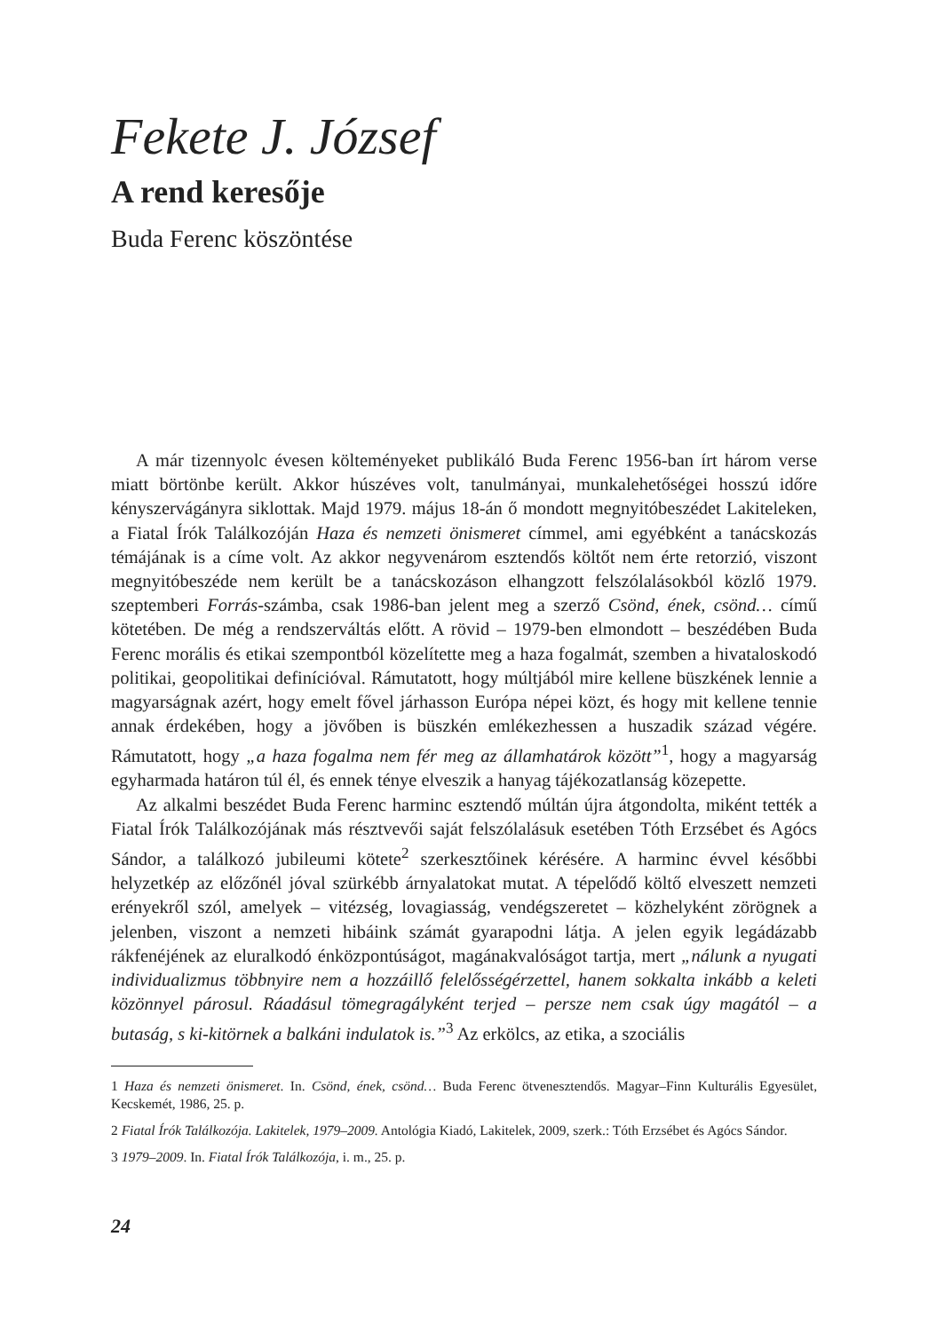Fekete J. József
A rend keresője
Buda Ferenc köszöntése
A már tizennyolc évesen költeményeket publikáló Buda Ferenc 1956-ban írt három verse miatt börtönbe került. Akkor húszéves volt, tanulmányai, munkalehetőségei hosszú időre kényszervágányra siklottak. Majd 1979. május 18-án ő mondott megnyitóbeszédet Lakiteleken, a Fiatal Írók Találkozóján Haza és nemzeti önismeret címmel, ami egyébként a tanácskozás témájának is a címe volt. Az akkor negyvenárom esztendős költőt nem érte retorzió, viszont megnyitóbeszéde nem került be a tanácskozáson elhangzott felszólalásokból közlő 1979. szeptemberi Forrás-számba, csak 1986-ban jelent meg a szerző Csönd, ének, csönd… című kötetében. De még a rendszerváltás előtt. A rövid – 1979-ben elmondott – beszédében Buda Ferenc morális és etikai szempontból közelítette meg a haza fogalmát, szemben a hivataloskodó politikai, geopolitikai definícióval. Rámutatott, hogy múltjából mire kellene büszkének lennie a magyarságnak azért, hogy emelt fővel járhasson Európa népei közt, és hogy mit kellene tennie annak érdekében, hogy a jövőben is büszkén emlékezhessen a huszadik század végére. Rámutatott, hogy „a haza fogalma nem fér meg az államhatárok között”<sup>1</sup>, hogy a magyarság egyharmada határon túl él, és ennek ténye elveszik a hanyag tájékozatlanság közepette.
Az alkalmi beszédet Buda Ferenc harminc esztendő múltán újra átgondolta, miként tették a Fiatal Írók Találkozójának más résztvevői saját felszólalásuk esetében Tóth Erzsébet és Agócs Sándor, a találkozó jubileumi kötete<sup>2</sup> szerkesztőinek kérésére. A harminc évvel későbbi helyzetkép az előzőnél jóval szürkébb árnyalatokat mutat. A tépelődő költő elveszett nemzeti erényekről szól, amelyek – vitézség, lovagiasság, vendégszeretet – közhelyként zörögnek a jelenben, viszont a nemzeti hibáink számát gyarapodni látja. A jelen egyik legádázabb rákfenéjének az eluralkodó énközpontúságot, magánakvalóságot tartja, mert „nálunk a nyugati individualizmus többnyire nem a hozzáillő felelősségérzettel, hanem sokkalta inkább a keleti közönnyel párosul. Ráadásul tömegragályként terjed – persze nem csak úgy magától – a butaság, s ki-kitörnek a balkáni indulatok is.”<sup>3</sup> Az erkölcs, az etika, a szociális
1 Haza és nemzeti önismeret. In. Csönd, ének, csönd… Buda Ferenc ötvenesztendős. Magyar–Finn Kulturális Egyesület, Kecskemét, 1986, 25. p.
2 Fiatal Írók Találkozója. Lakitelek, 1979–2009. Antológia Kiadó, Lakitelek, 2009, szerk.: Tóth Erzsébet és Agócs Sándor.
3 1979–2009. In. Fiatal Írók Találkozója, i. m., 25. p.
24